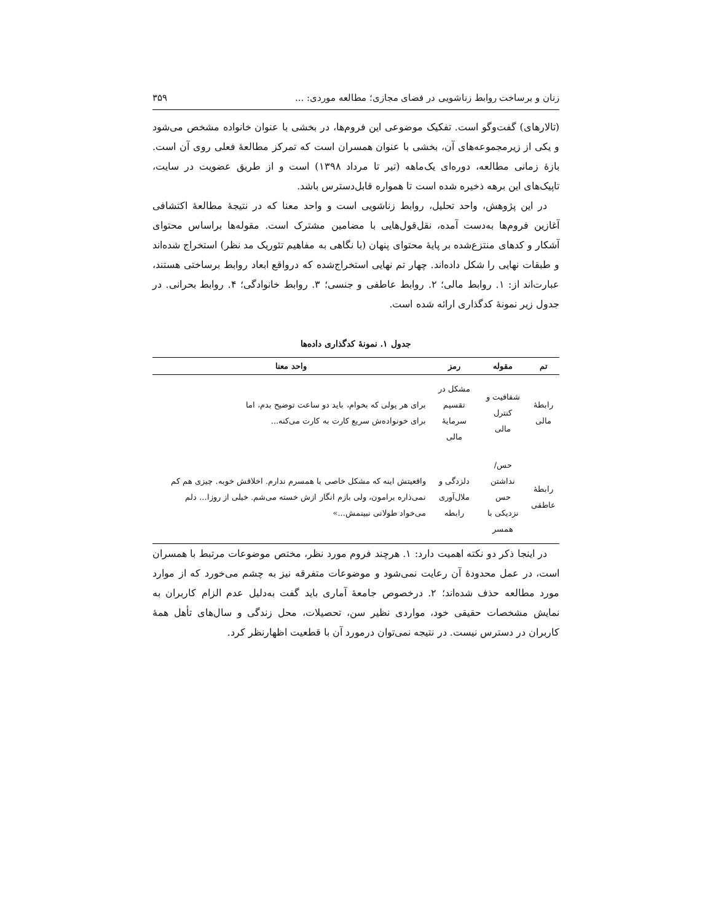زنان و برساخت روابط زناشویی در فضای مجازی؛ مطالعه موردی: ... ۳۵۹
(تالارهای) گفت‌وگو است. تفکیک موضوعی این فروم‌ها، در بخشی با عنوان خانواده مشخص می‌شود و یکی از زیرمجموعه‌های آن، بخشی با عنوان همسران است که تمرکز مطالعهٔ فعلی روی آن است. بازهٔ زمانی مطالعه، دوره‌ای یک‌ماهه (تیر تا مرداد ۱۳۹۸) است و از طریق عضویت در سایت، تاپیک‌های این برهه ذخیره شده است تا همواره قابل‌دسترس باشد.
در این پژوهش، واحد تحلیل، روابط زناشویی است و واحد معنا که در نتیجهٔ مطالعهٔ اکتشافی آغازین فروم‌ها به‌دست آمده، نقل‌قول‌هایی با مضامین مشترک است. مقوله‌ها براساس محتوای آشکار و کدهای منتزع‌شده بر پایهٔ محتوای پنهان (با نگاهی به مفاهیم تئوریک مد نظر) استخراج شده‌اند و طبقات نهایی را شکل داده‌اند. چهار تم نهایی استخراج‌شده که درواقع ابعاد روابط برساختی هستند، عبارت‌اند از: ۱. روابط مالی؛ ۲. روابط عاطفی و جنسی؛ ۳. روابط خانوادگی؛ ۴. روابط بحرانی. در جدول زیر نمونهٔ کدگذاری ارائه شده است.
جدول ۱. نمونهٔ کدگذاری داده‌ها
| تم | مقوله | رمز | واحد معنا |
| --- | --- | --- | --- |
| رابطهٔ مالی | شفافیت و کنترل مالی | مشکل در تقسیم سرمایهٔ مالی | برای هر پولی که بخوام، باید دو ساعت توضیح بدم، اما برای خونواده‌ش سریع کارت به کارت می‌کنه... |
| رابطهٔ عاطفی | حس/نداشتن حس نزدیکی با همسر | دلزدگی و ملال‌آوری رابطه | واقعیتش اینه که مشکل خاصی با همسرم ندارم. اخلاقش خوبه. چیزی هم کم نمی‌ذاره برامون، ولی بازم انگار ازش خسته می‌شم. خیلی از روزا... دلم می‌خواد طولانی نبینمش...» |
در اینجا ذکر دو نکته اهمیت دارد: ۱. هرچند فروم مورد نظر، مختص موضوعات مرتبط با همسران است، در عمل محدودهٔ آن رعایت نمی‌شود و موضوعات متفرقه نیز به چشم می‌خورد که از موارد مورد مطالعه حذف شده‌اند؛ ۲. درخصوص جامعهٔ آماری باید گفت به‌دلیل عدم الزام کاربران به نمایش مشخصات حقیقی خود، مواردی نظیر سن، تحصیلات، محل زندگی و سال‌های تأهل همهٔ کاربران در دسترس نیست. در نتیجه نمی‌توان درمورد آن با قطعیت اظهارنظر کرد.